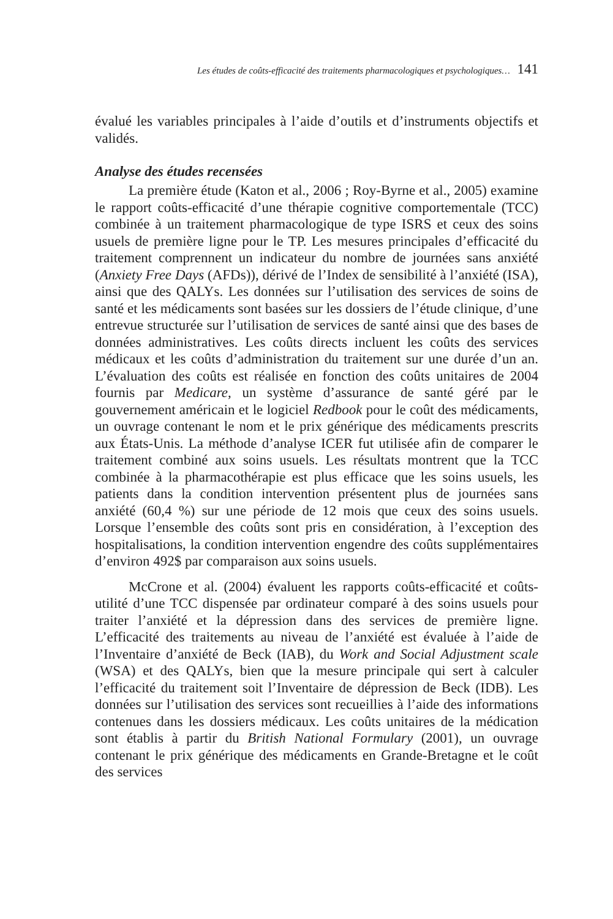Les études de coûts-efficacité des traitements pharmacologiques et psychologiques… 141
évalué les variables principales à l’aide d’outils et d’instruments objectifs et validés.
Analyse des études recensées
La première étude (Katon et al., 2006 ; Roy-Byrne et al., 2005) examine le rapport coûts-efficacité d’une thérapie cognitive comportementale (TCC) combinée à un traitement pharmacologique de type ISRS et ceux des soins usuels de première ligne pour le TP. Les mesures principales d’efficacité du traitement comprennent un indicateur du nombre de journées sans anxiété (Anxiety Free Days (AFDs)), dérivé de l’Index de sensibilité à l’anxiété (ISA), ainsi que des QALYs. Les données sur l’utilisation des services de soins de santé et les médicaments sont basées sur les dossiers de l’étude clinique, d’une entrevue structurée sur l’utilisation de services de santé ainsi que des bases de données administratives. Les coûts directs incluent les coûts des services médicaux et les coûts d’administration du traitement sur une durée d’un an. L’évaluation des coûts est réalisée en fonction des coûts unitaires de 2004 fournis par Medicare, un système d’assurance de santé géré par le gouvernement américain et le logiciel Redbook pour le coût des médicaments, un ouvrage contenant le nom et le prix générique des médicaments prescrits aux États-Unis. La méthode d’analyse ICER fut utilisée afin de comparer le traitement combiné aux soins usuels. Les résultats montrent que la TCC combinée à la pharmacothérapie est plus efficace que les soins usuels, les patients dans la condition intervention présentent plus de journées sans anxiété (60,4 %) sur une période de 12 mois que ceux des soins usuels. Lorsque l’ensemble des coûts sont pris en considération, à l’exception des hospitalisations, la condition intervention engendre des coûts supplémentaires d’environ 492$ par comparaison aux soins usuels.
McCrone et al. (2004) évaluent les rapports coûts-efficacité et coûts-utilité d’une TCC dispensée par ordinateur comparé à des soins usuels pour traiter l’anxiété et la dépression dans des services de première ligne. L’efficacité des traitements au niveau de l’anxiété est évaluée à l’aide de l’Inventaire d’anxiété de Beck (IAB), du Work and Social Adjustment scale (WSA) et des QALYs, bien que la mesure principale qui sert à calculer l’efficacité du traitement soit l’Inventaire de dépression de Beck (IDB). Les données sur l’utilisation des services sont recueillies à l’aide des informations contenues dans les dossiers médicaux. Les coûts unitaires de la médication sont établis à partir du British National Formulary (2001), un ouvrage contenant le prix générique des médicaments en Grande-Bretagne et le coût des services